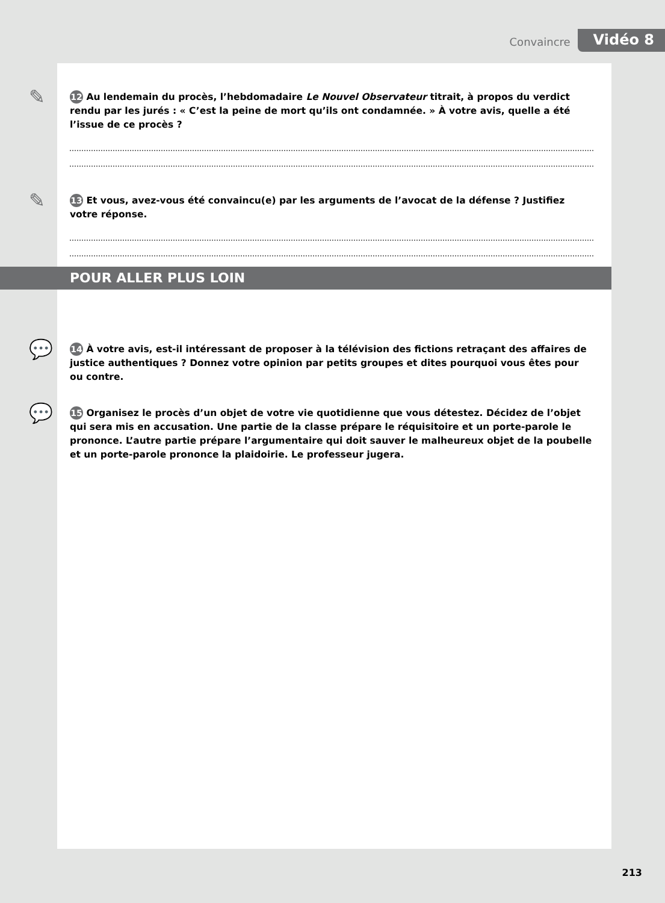Convaincre Vidéo 8
✎ 12 Au lendemain du procès, l’hebdomadaire Le Nouvel Observateur titrait, à propos du verdict rendu par les jurés : « C’est la peine de mort qu’ils ont condamnée. » À votre avis, quelle a été l’issue de ce procès ?
✎ 13 Et vous, avez-vous été convaincu(e) par les arguments de l’avocat de la défense ? Justifiez votre réponse.
POUR ALLER PLUS LOIN
💬 14 À votre avis, est-il intéressant de proposer à la télévision des fictions retraçant des affaires de justice authentiques ? Donnez votre opinion par petits groupes et dites pourquoi vous êtes pour ou contre.
💬 15 Organisez le procès d’un objet de votre vie quotidienne que vous détestez. Décidez de l’objet qui sera mis en accusation. Une partie de la classe prépare le réquisitoire et un porte-parole le prononce. L’autre partie prépare l’argumentaire qui doit sauver le malheureux objet de la poubelle et un porte-parole prononce la plaidoirie. Le professeur jugera.
213